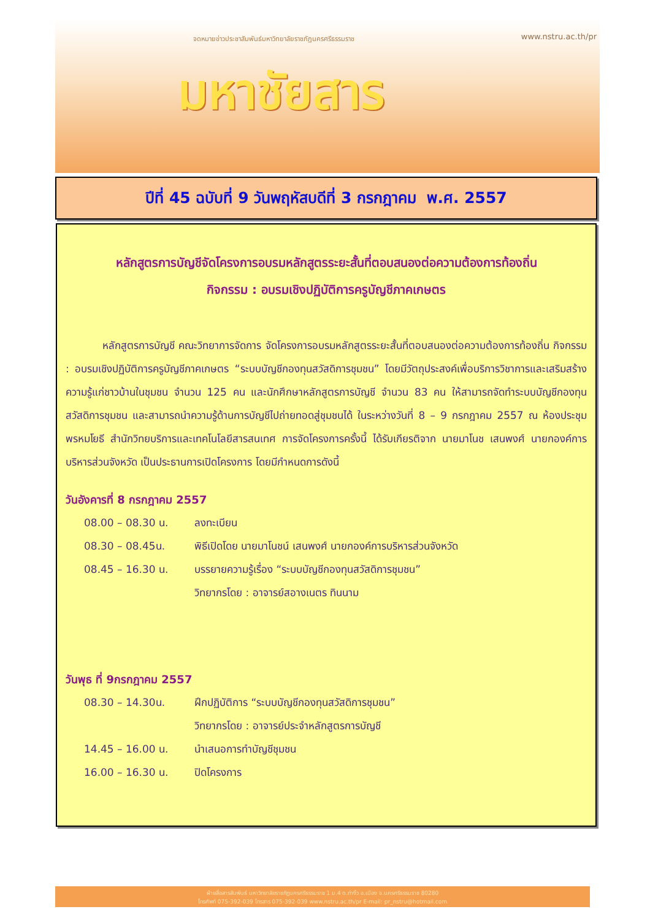จดหมายข่าวประชาสัมพันธ์มหาวิทยาลัยราชภัฏนครศรีธรรมราช www.nstru.ac.th/pr
มหาชัยสาร
ปีที่ 45 ฉบับที่ 9 วันพฤหัสบดีที่ 3 กรกฎาคม พ.ศ. 2557
หลักสูตรการบัญชีจัดโครงการอบรมหลักสูตรระยะสั้นที่ตอบสนองต่อความต้องการท้องถิ่น
กิจกรรม : อบรมเชิงปฏิบัติการครูบัญชีภาคเกษตร
หลักสูตรการบัญชี คณะวิทยาการจัดการ จัดโครงการอบรมหลักสูตรระยะสั้นที่ตอบสนองต่อความต้องการท้องถิ่น กิจกรรม : อบรมเชิงปฏิบัติการครูบัญชีภาคเกษตร “ระบบบัญชีกองทุนสวัสดิการชุมชน” โดยมีวัตถุประสงค์เพื่อบริการวิชาการและเสริมสร้างความรู้แก่ชาวบ้านในชุมชน จำนวน 125 คน และนักศึกษาหลักสูตรการบัญชี จำนวน 83 คน ให้สามารถจัดทำระบบบัญชีกองทุนสวัสดิการชุมชน และสามารถนำความรู้ด้านการบัญชีไปถ่ายทอดสู่ชุมชนได้ ในระหว่างวันที่ 8 – 9 กรกฎาคม 2557 ณ ห้องประชุมพรหมโยธี สำนักวิทยบริการและเทคโนโลยีสารสนเทศ การจัดโครงการครั้งนี้ ได้รับเกียรติจาก นายมาโนช เสนพงศ์ นายกองค์การบริหารส่วนจังหวัด เป็นประธานการเปิดโครงการ โดยมีกำหนดการดังนี้
วันอังคารที่ 8 กรกฎาคม 2557
08.00 – 08.30 น. ลงทะเบียน
08.30 – 08.45น. พิธีเปิดโดย นายมาโนชน์ เสนพงศ์ นายกองค์การบริหารส่วนจังหวัด
08.45 – 16.30 น. บรรยายความรู้เรื่อง “ระบบบัญชีกองทุนสวัสดิการชุมชน”
วิทยากรโดย : อาจารย์สอางเนตร ทินนาม
วันพุธ ที่ 9กรกฎาคม 2557
08.30 – 14.30น. ฝึกปฏิบัติการ “ระบบบัญชีกองทุนสวัสดิการชุมชน”
วิทยากรโดย : อาจารย์ประจำหลักสูตรการบัญชี
14.45 – 16.00 น. นำเสนอการทำบัญชีชุมชน
16.00 – 16.30 น. ปิดโครงการ
ฝ่ายสื่อสารสัมพันธ์ มหาวิทยาลัยราชภัฏนครศรีธรรมราช 1 ม.4 ต.ท่างิ้ว อ.เมือง จ.นครศรีธรรมราช 80280
โทรศัพท์ 075-392-039 โทรสาร 075-392-039 www.nstru.ac.th/pr E-mail: pr_nstru@hotmail.com